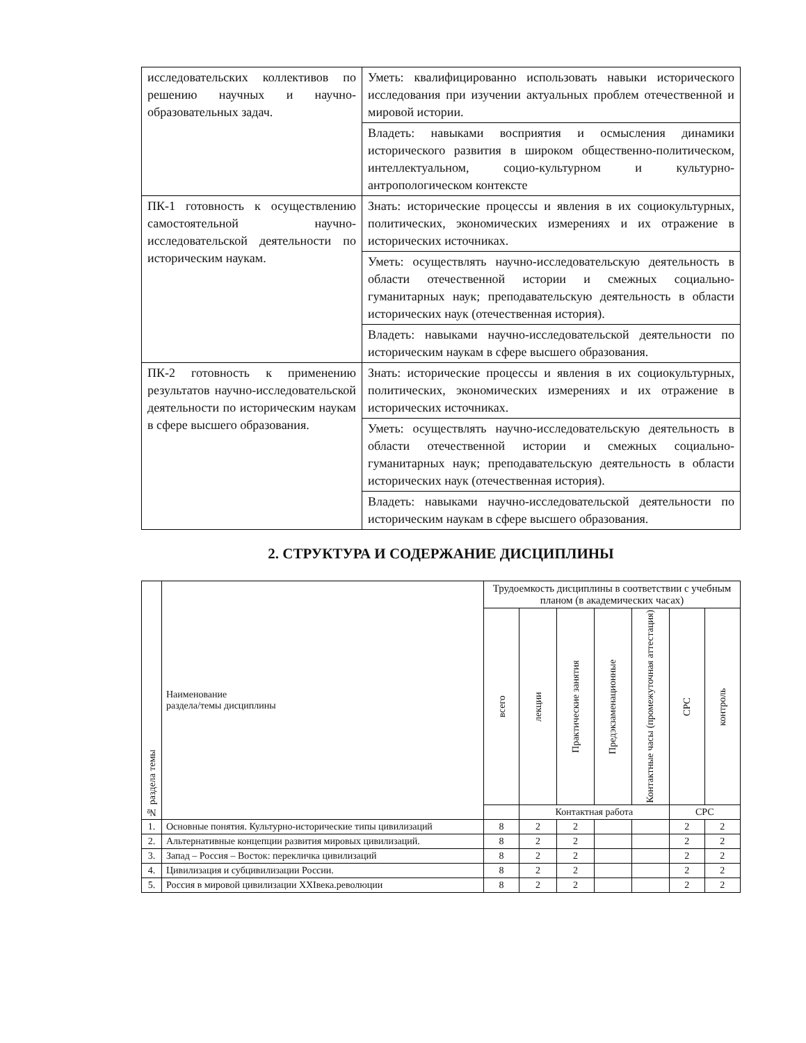| исследовательских коллективов по решению научных и научно-образовательных задач. | Уметь: квалифицированно использовать навыки исторического исследования при изучении актуальных проблем отечественной и мировой истории. |
| | Владеть: навыками восприятия и осмысления динамики исторического развития в широком общественно-политическом, интеллектуальном, социо-культурном и культурно-антропологическом контексте |
| ПК-1 готовность к осуществлению самостоятельной научно-исследовательской деятельности по историческим наукам. | Знать: исторические процессы и явления в их социокультурных, политических, экономических измерениях и их отражение в исторических источниках. |
| | Уметь: осуществлять научно-исследовательскую деятельность в области отечественной истории и смежных социально-гуманитарных наук; преподавательскую деятельность в области исторических наук (отечественная история). |
| | Владеть: навыками научно-исследовательской деятельности по историческим наукам в сфере высшего образования. |
| ПК-2 готовность к применению результатов научно-исследовательской деятельности по историческим наукам в сфере высшего образования. | Знать: исторические процессы и явления в их социокультурных, политических, экономических измерениях и их отражение в исторических источниках. |
| | Уметь: осуществлять научно-исследовательскую деятельность в области отечественной истории и смежных социально-гуманитарных наук; преподавательскую деятельность в области исторических наук (отечественная история). |
| | Владеть: навыками научно-исследовательской деятельности по историческим наукам в сфере высшего образования. |
2. СТРУКТУРА И СОДЕРЖАНИЕ ДИСЦИПЛИНЫ
| № раздела темы | Наименование раздела/темы дисциплины | Трудоемкость дисциплины в соответствии с учебным планом (в академических часах) | | | | | | |
| --- | --- | --- | --- | --- | --- | --- | --- | --- |
| | | всего | лекции | Практические занятия | Предэкзаменационные | Контактные часы (промежуточная аттестация) | СРС | контроль |
| | | | Контактная работа | | | | СРС | |
| 1. | Основные понятия. Культурно-исторические типы цивилизаций | 8 | 2 | 2 | | | 2 | 2 |
| 2. | Альтернативные концепции развития мировых цивилизаций. | 8 | 2 | 2 | | | 2 | 2 |
| 3. | Запад – Россия – Восток: перекличка цивилизаций | 8 | 2 | 2 | | | 2 | 2 |
| 4. | Цивилизация и субцивилизации России. | 8 | 2 | 2 | | | 2 | 2 |
| 5. | Россия в мировой цивилизации XXIвека.революции | 8 | 2 | 2 | | | 2 | 2 |